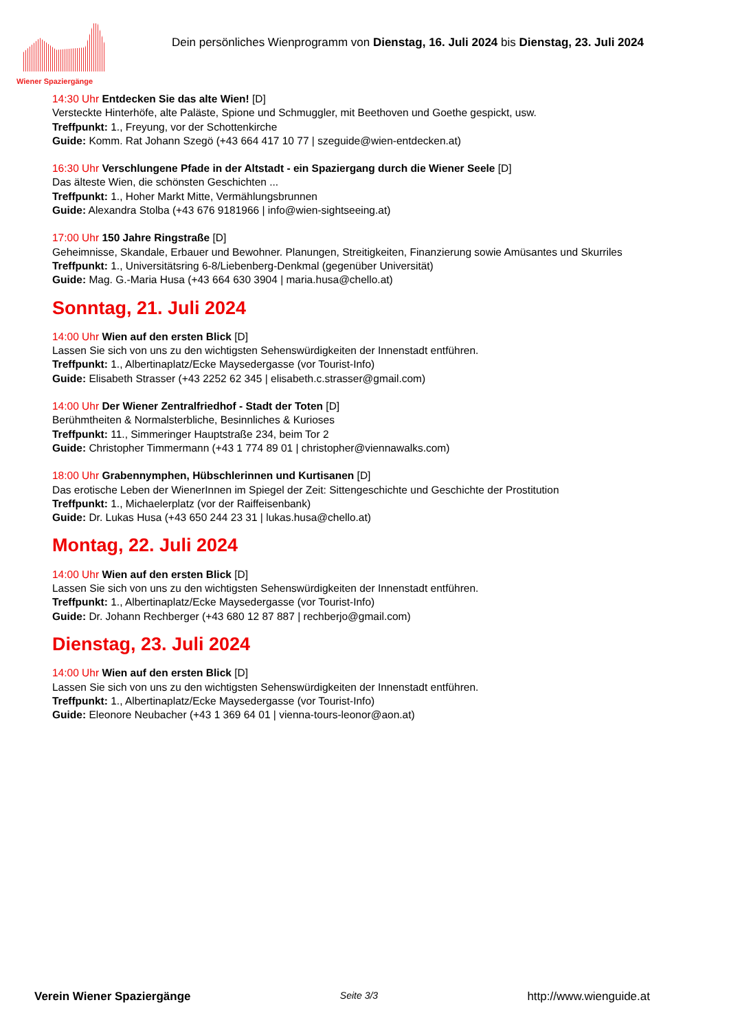Wiener Spaziergänge
Dein persönliches Wienprogramm von Dienstag, 16. Juli 2024 bis Dienstag, 23. Juli 2024
14:30 Uhr Entdecken Sie das alte Wien! [D]
Versteckte Hinterhöfe, alte Paläste, Spione und Schmuggler, mit Beethoven und Goethe gespickt, usw.
Treffpunkt: 1., Freyung, vor der Schottenkirche
Guide: Komm. Rat Johann Szegö (+43 664 417 10 77 | szeguide@wien-entdecken.at)
16:30 Uhr Verschlungene Pfade in der Altstadt - ein Spaziergang durch die Wiener Seele [D]
Das älteste Wien, die schönsten Geschichten ...
Treffpunkt: 1., Hoher Markt Mitte, Vermählungsbrunnen
Guide: Alexandra Stolba (+43 676 9181966 | info@wien-sightseeing.at)
17:00 Uhr 150 Jahre Ringstraße [D]
Geheimnisse, Skandale, Erbauer und Bewohner. Planungen, Streitigkeiten, Finanzierung sowie Amüsantes und Skurriles
Treffpunkt: 1., Universitätsring 6-8/Liebenberg-Denkmal (gegenüber Universität)
Guide: Mag. G.-Maria Husa (+43 664 630 3904 | maria.husa@chello.at)
Sonntag, 21. Juli 2024
14:00 Uhr Wien auf den ersten Blick [D]
Lassen Sie sich von uns zu den wichtigsten Sehenswürdigkeiten der Innenstadt entführen.
Treffpunkt: 1., Albertinaplatz/Ecke Maysedergasse (vor Tourist-Info)
Guide: Elisabeth Strasser (+43 2252 62 345 | elisabeth.c.strasser@gmail.com)
14:00 Uhr Der Wiener Zentralfriedhof - Stadt der Toten [D]
Berühmtheiten & Normalsterbliche, Besinnliches & Kurioses
Treffpunkt: 11., Simmeringer Hauptstraße 234, beim Tor 2
Guide: Christopher Timmermann (+43 1 774 89 01 | christopher@viennawalks.com)
18:00 Uhr Grabennymphen, Hübschlerinnen und Kurtisanen [D]
Das erotische Leben der WienerInnen im Spiegel der Zeit: Sittengeschichte und Geschichte der Prostitution
Treffpunkt: 1., Michaelerplatz (vor der Raiffeisenbank)
Guide: Dr. Lukas Husa (+43 650 244 23 31 | lukas.husa@chello.at)
Montag, 22. Juli 2024
14:00 Uhr Wien auf den ersten Blick [D]
Lassen Sie sich von uns zu den wichtigsten Sehenswürdigkeiten der Innenstadt entführen.
Treffpunkt: 1., Albertinaplatz/Ecke Maysedergasse (vor Tourist-Info)
Guide: Dr. Johann Rechberger (+43 680 12 87 887 | rechberjo@gmail.com)
Dienstag, 23. Juli 2024
14:00 Uhr Wien auf den ersten Blick [D]
Lassen Sie sich von uns zu den wichtigsten Sehenswürdigkeiten der Innenstadt entführen.
Treffpunkt: 1., Albertinaplatz/Ecke Maysedergasse (vor Tourist-Info)
Guide: Eleonore Neubacher (+43 1 369 64 01 | vienna-tours-leonor@aon.at)
Verein Wiener Spaziergänge Seite 3/3 http://www.wienguide.at